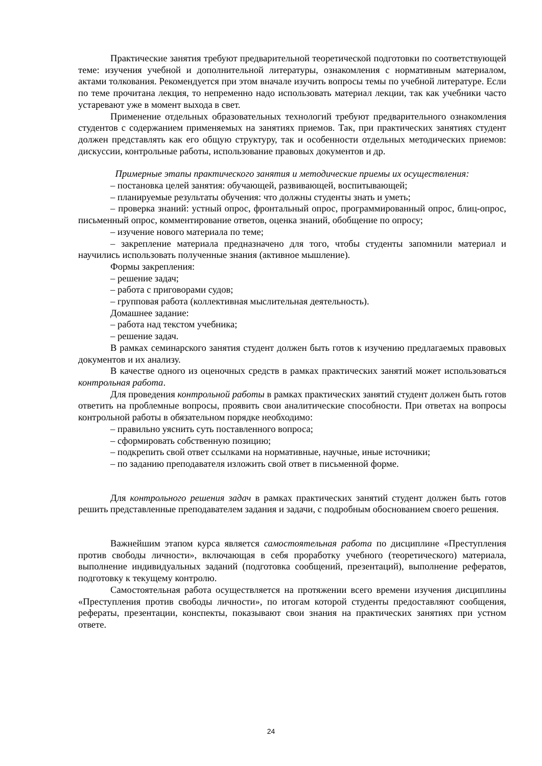Практические занятия требуют предварительной теоретической подготовки по соответствующей теме: изучения учебной и дополнительной литературы, ознакомления с нормативным материалом, актами толкования. Рекомендуется при этом вначале изучить вопросы темы по учебной литературе. Если по теме прочитана лекция, то непременно надо использовать материал лекции, так как учебники часто устаревают уже в момент выхода в свет.
Применение отдельных образовательных технологий требуют предварительного ознакомления студентов с содержанием применяемых на занятиях приемов. Так, при практических занятиях студент должен представлять как его общую структуру, так и особенности отдельных методических приемов: дискуссии, контрольные работы, использование правовых документов и др.
Примерные этапы практического занятия и методические приемы их осуществления:
– постановка целей занятия: обучающей, развивающей, воспитывающей;
– планируемые результаты обучения: что должны студенты знать и уметь;
– проверка знаний: устный опрос, фронтальный опрос, программированный опрос, блиц-опрос, письменный опрос, комментирование ответов, оценка знаний, обобщение по опросу;
– изучение нового материала по теме;
– закрепление материала предназначено для того, чтобы студенты запомнили материал и научились использовать полученные знания (активное мышление).
Формы закрепления:
– решение задач;
– работа с приговорами судов;
– групповая работа (коллективная мыслительная деятельность).
Домашнее задание:
– работа над текстом учебника;
– решение задач.
В рамках семинарского занятия студент должен быть готов к изучению предлагаемых правовых документов и их анализу.
В качестве одного из оценочных средств в рамках практических занятий может использоваться контрольная работа.
Для проведения контрольной работы в рамках практических занятий студент должен быть готов ответить на проблемные вопросы, проявить свои аналитические способности. При ответах на вопросы контрольной работы в обязательном порядке необходимо:
– правильно уяснить суть поставленного вопроса;
– сформировать собственную позицию;
– подкрепить свой ответ ссылками на нормативные, научные, иные источники;
– по заданию преподавателя изложить свой ответ в письменной форме.
Для контрольного решения задач в рамках практических занятий студент должен быть готов решить представленные преподавателем задания и задачи, с подробным обоснованием своего решения.
Важнейшим этапом курса является самостоятельная работа по дисциплине «Преступления против свободы личности», включающая в себя проработку учебного (теоретического) материала, выполнение индивидуальных заданий (подготовка сообщений, презентаций), выполнение рефератов, подготовку к текущему контролю.
Самостоятельная работа осуществляется на протяжении всего времени изучения дисциплины «Преступления против свободы личности», по итогам которой студенты предоставляют сообщения, рефераты, презентации, конспекты, показывают свои знания на практических занятиях при устном ответе.
24